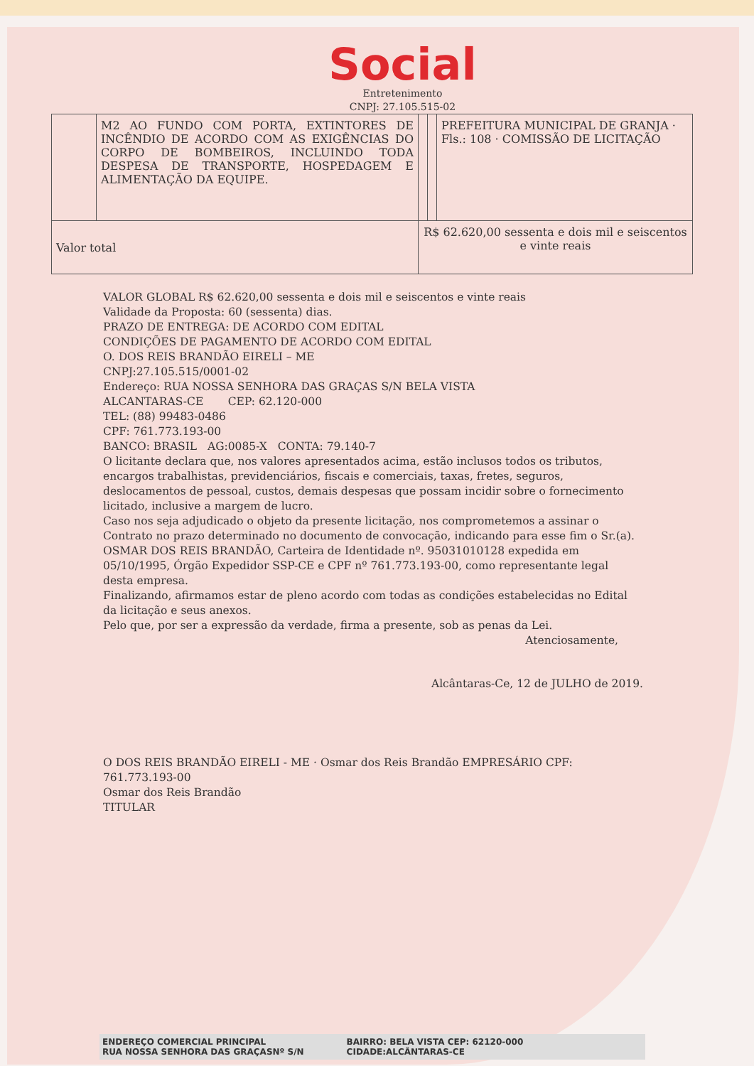Social
Entretenimento
CNPJ: 27.105.515-02
| | M2 AO FUNDO COM PORTA, EXTINTORES DE INCÊNDIO DE ACORDO COM AS EXIGÊNCIAS DO CORPO DE BOMBEIROS, INCLUINDO TODA DESPESA DE TRANSPORTE, HOSPEDAGEM E ALIMENTAÇÃO DA EQUIPE. | | | PREFEITURA MUNICIPAL DE GRANJA · Fls.: 108 · COMISSÃO DE LICITAÇÃO |
| Valor total | | R$ 62.620,00 sessenta e dois mil e seiscentos e vinte reais | | |
VALOR GLOBAL R$ 62.620,00 sessenta e dois mil e seiscentos e vinte reais
Validade da Proposta: 60 (sessenta) dias.
PRAZO DE ENTREGA: DE ACORDO COM EDITAL
CONDIÇÕES DE PAGAMENTO DE ACORDO COM EDITAL
O. DOS REIS BRANDÃO EIRELI – ME
CNPJ:27.105.515/0001-02
Endereço: RUA NOSSA SENHORA DAS GRAÇAS S/N BELA VISTA
ALCANTARAS-CE CEP: 62.120-000
TEL: (88) 99483-0486
CPF: 761.773.193-00
BANCO: BRASIL AG:0085-X CONTA: 79.140-7
O licitante declara que, nos valores apresentados acima, estão inclusos todos os tributos, encargos trabalhistas, previdenciários, fiscais e comerciais, taxas, fretes, seguros, deslocamentos de pessoal, custos, demais despesas que possam incidir sobre o fornecimento licitado, inclusive a margem de lucro.
Caso nos seja adjudicado o objeto da presente licitação, nos comprometemos a assinar o Contrato no prazo determinado no documento de convocação, indicando para esse fim o Sr.(a). OSMAR DOS REIS BRANDÃO, Carteira de Identidade nº. 95031010128 expedida em 05/10/1995, Órgão Expedidor SSP-CE e CPF nº 761.773.193-00, como representante legal desta empresa.
Finalizando, afirmamos estar de pleno acordo com todas as condições estabelecidas no Edital da licitação e seus anexos.
Pelo que, por ser a expressão da verdade, firma a presente, sob as penas da Lei.
Atenciosamente,
Alcântaras-Ce, 12 de JULHO de 2019.
O DOS REIS BRANDÃO EIRELI - ME · Osmar dos Reis Brandão EMPRESÁRIO CPF: 761.773.193-00
Osmar dos Reis Brandão
TITULAR
ENDEREÇO COMERCIAL PRINCIPAL
RUA NOSSA SENHORA DAS GRAÇASNº S/N
BAIRRO: BELA VISTA CEP: 62120-000
CIDADE:ALCÂNTARAS-CE